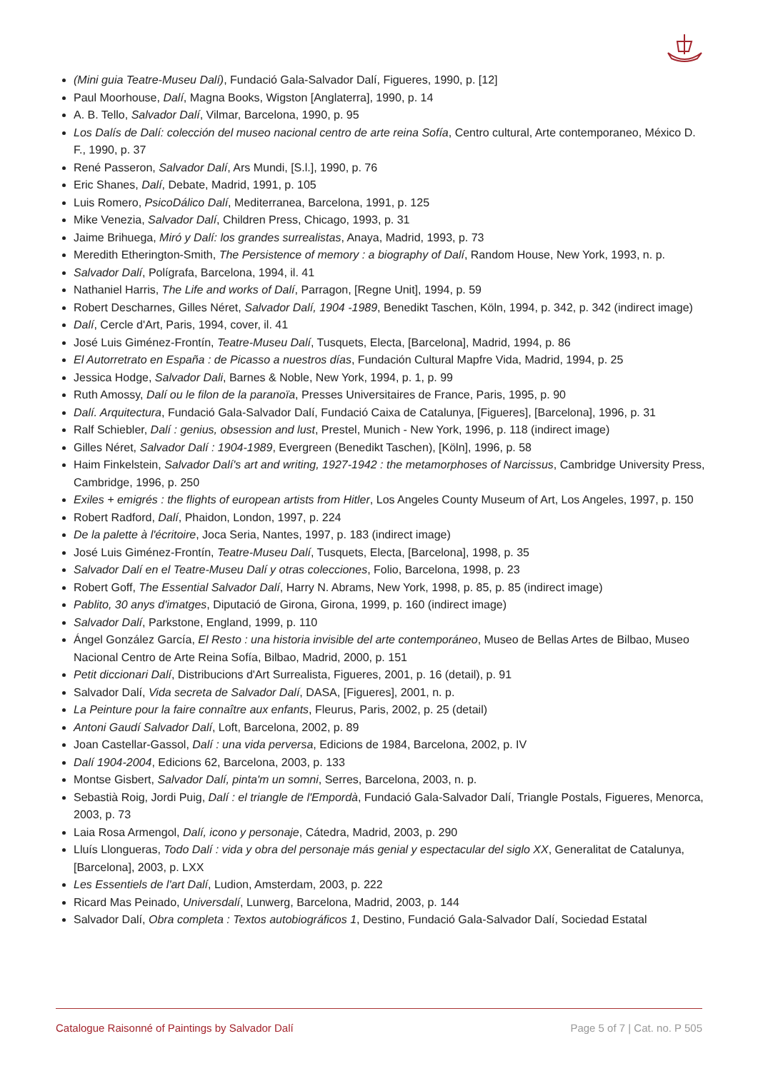(Mini guia Teatre-Museu Dalí), Fundació Gala-Salvador Dalí, Figueres, 1990, p. [12]
Paul Moorhouse, Dalí, Magna Books, Wigston [Anglaterra], 1990, p. 14
A. B. Tello, Salvador Dalí, Vilmar, Barcelona, 1990, p. 95
Los Dalís de Dalí: colección del museo nacional centro de arte reina Sofía, Centro cultural, Arte contemporaneo, México D. F., 1990, p. 37
René Passeron, Salvador Dalí, Ars Mundi, [S.l.], 1990, p. 76
Eric Shanes, Dalí, Debate, Madrid, 1991, p. 105
Luis Romero, PsicoDálico Dalí, Mediterranea, Barcelona, 1991, p. 125
Mike Venezia, Salvador Dalí, Children Press, Chicago, 1993, p. 31
Jaime Brihuega, Miró y Dalí: los grandes surrealistas, Anaya, Madrid, 1993, p. 73
Meredith Etherington-Smith, The Persistence of memory : a biography of Dalí, Random House, New York, 1993, n. p.
Salvador Dalí, Polígrafa, Barcelona, 1994, il. 41
Nathaniel Harris, The Life and works of Dalí, Parragon, [Regne Unit], 1994, p. 59
Robert Descharnes, Gilles Néret, Salvador Dalí, 1904 -1989, Benedikt Taschen, Köln, 1994, p. 342, p. 342 (indirect image)
Dalí, Cercle d'Art, Paris, 1994, cover, il. 41
José Luis Giménez-Frontín, Teatre-Museu Dalí, Tusquets, Electa, [Barcelona], Madrid, 1994, p. 86
El Autorretrato en España : de Picasso a nuestros días, Fundación Cultural Mapfre Vida, Madrid, 1994, p. 25
Jessica Hodge, Salvador Dali, Barnes & Noble, New York, 1994, p. 1, p. 99
Ruth Amossy, Dalí ou le filon de la paranoïa, Presses Universitaires de France, Paris, 1995, p. 90
Dalí. Arquitectura, Fundació Gala-Salvador Dalí, Fundació Caixa de Catalunya, [Figueres], [Barcelona], 1996, p. 31
Ralf Schiebler, Dalí : genius, obsession and lust, Prestel, Munich - New York, 1996, p. 118 (indirect image)
Gilles Néret, Salvador Dalí : 1904-1989, Evergreen (Benedikt Taschen), [Köln], 1996, p. 58
Haim Finkelstein, Salvador Dalí's art and writing, 1927-1942 : the metamorphoses of Narcissus, Cambridge University Press, Cambridge, 1996, p. 250
Exiles + emigrés : the flights of european artists from Hitler, Los Angeles County Museum of Art, Los Angeles, 1997, p. 150
Robert Radford, Dalí, Phaidon, London, 1997, p. 224
De la palette à l'écritoire, Joca Seria, Nantes, 1997, p. 183 (indirect image)
José Luis Giménez-Frontín, Teatre-Museu Dalí, Tusquets, Electa, [Barcelona], 1998, p. 35
Salvador Dalí en el Teatre-Museu Dalí y otras colecciones, Folio, Barcelona, 1998, p. 23
Robert Goff, The Essential Salvador Dalí, Harry N. Abrams, New York, 1998, p. 85, p. 85 (indirect image)
Pablito, 30 anys d'imatges, Diputació de Girona, Girona, 1999, p. 160 (indirect image)
Salvador Dalí, Parkstone, England, 1999, p. 110
Ángel González García, El Resto : una historia invisible del arte contemporáneo, Museo de Bellas Artes de Bilbao, Museo Nacional Centro de Arte Reina Sofía, Bilbao, Madrid, 2000, p. 151
Petit diccionari Dalí, Distribucions d'Art Surrealista, Figueres, 2001, p. 16 (detail), p. 91
Salvador Dalí, Vida secreta de Salvador Dalí, DASA, [Figueres], 2001, n. p.
La Peinture pour la faire connaître aux enfants, Fleurus, Paris, 2002, p. 25 (detail)
Antoni Gaudí Salvador Dalí, Loft, Barcelona, 2002, p. 89
Joan Castellar-Gassol, Dalí : una vida perversa, Edicions de 1984, Barcelona, 2002, p. IV
Dalí 1904-2004, Edicions 62, Barcelona, 2003, p. 133
Montse Gisbert, Salvador Dalí, pinta'm un somni, Serres, Barcelona, 2003, n. p.
Sebastià Roig, Jordi Puig, Dalí : el triangle de l'Empordà, Fundació Gala-Salvador Dalí, Triangle Postals, Figueres, Menorca, 2003, p. 73
Laia Rosa Armengol, Dalí, icono y personaje, Cátedra, Madrid, 2003, p. 290
Lluís Llongueras, Todo Dalí : vida y obra del personaje más genial y espectacular del siglo XX, Generalitat de Catalunya, [Barcelona], 2003, p. LXX
Les Essentiels de l'art Dalí, Ludion, Amsterdam, 2003, p. 222
Ricard Mas Peinado, Universdalí, Lunwerg, Barcelona, Madrid, 2003, p. 144
Salvador Dalí, Obra completa : Textos autobiográficos 1, Destino, Fundació Gala-Salvador Dalí, Sociedad Estatal
Catalogue Raisonné of Paintings by Salvador Dalí Page 5 of 7 | Cat. no. P 505